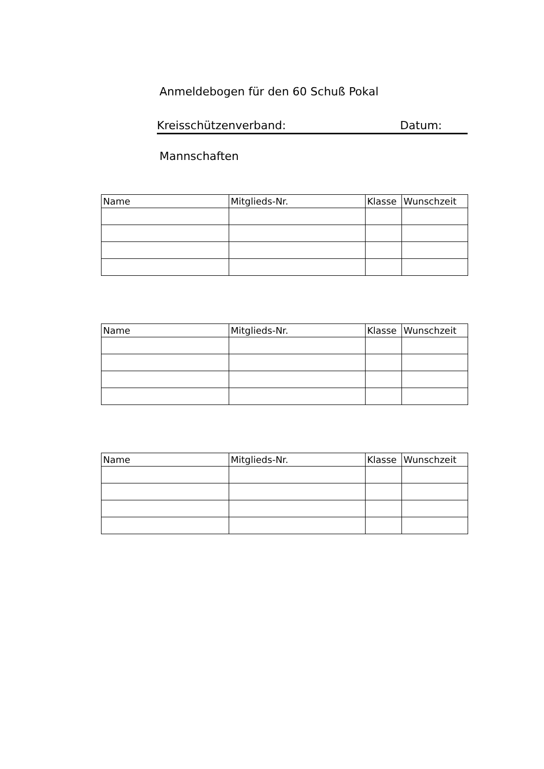Anmeldebogen für den 60 Schuß Pokal
Kreisschützenverband: Datum:
Mannschaften
| Name | Mitglieds-Nr. | Klasse | Wunschzeit |
| --- | --- | --- | --- |
| Name | Mitglieds-Nr. | Klasse | Wunschzeit |
| --- | --- | --- | --- |
| Name | Mitglieds-Nr. | Klasse | Wunschzeit |
| --- | --- | --- | --- |